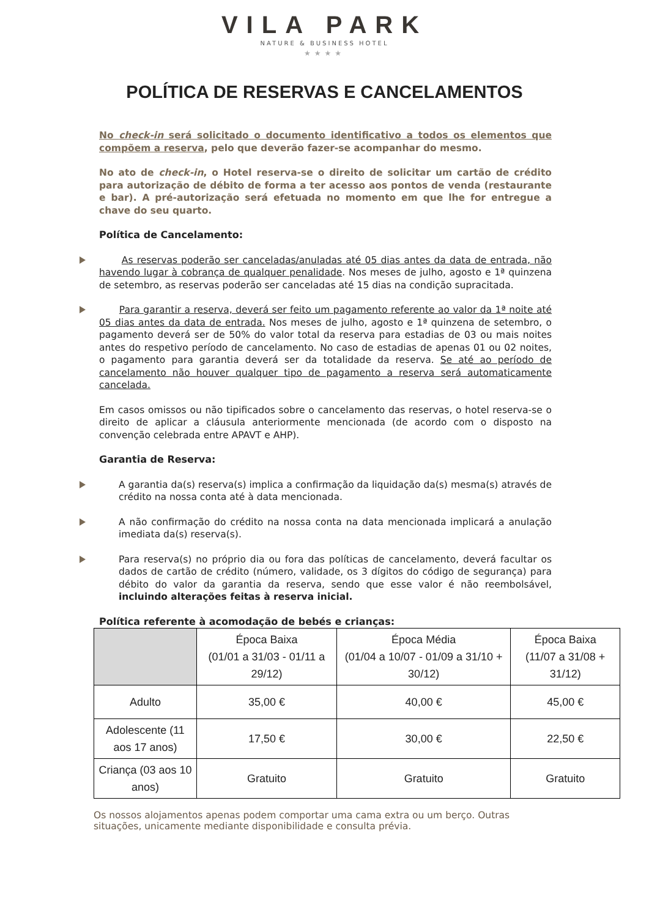VILA PARK
NATURE & BUSINESS HOTEL
★★★★
POLÍTICA DE RESERVAS E CANCELAMENTOS
No check-in será solicitado o documento identificativo a todos os elementos que compõem a reserva, pelo que deverão fazer-se acompanhar do mesmo.
No ato de check-in, o Hotel reserva-se o direito de solicitar um cartão de crédito para autorização de débito de forma a ter acesso aos pontos de venda (restaurante e bar). A pré-autorização será efetuada no momento em que lhe for entregue a chave do seu quarto.
Política de Cancelamento:
As reservas poderão ser canceladas/anuladas até 05 dias antes da data de entrada, não havendo lugar à cobrança de qualquer penalidade. Nos meses de julho, agosto e 1ª quinzena de setembro, as reservas poderão ser canceladas até 15 dias na condição supracitada.
Para garantir a reserva, deverá ser feito um pagamento referente ao valor da 1ª noite até 05 dias antes da data de entrada. Nos meses de julho, agosto e 1ª quinzena de setembro, o pagamento deverá ser de 50% do valor total da reserva para estadias de 03 ou mais noites antes do respetivo período de cancelamento. No caso de estadias de apenas 01 ou 02 noites, o pagamento para garantia deverá ser da totalidade da reserva. Se até ao período de cancelamento não houver qualquer tipo de pagamento a reserva será automaticamente cancelada.
Em casos omissos ou não tipificados sobre o cancelamento das reservas, o hotel reserva-se o direito de aplicar a cláusula anteriormente mencionada (de acordo com o disposto na convenção celebrada entre APAVT e AHP).
Garantia de Reserva:
A garantia da(s) reserva(s) implica a confirmação da liquidação da(s) mesma(s) através de crédito na nossa conta até à data mencionada.
A não confirmação do crédito na nossa conta na data mencionada implicará a anulação imediata da(s) reserva(s).
Para reserva(s) no próprio dia ou fora das políticas de cancelamento, deverá facultar os dados de cartão de crédito (número, validade, os 3 dígitos do código de segurança) para débito do valor da garantia da reserva, sendo que esse valor é não reembolsável, incluindo alterações feitas à reserva inicial.
Política referente à acomodação de bebés e crianças:
| | Época Baixa (01/01 a 31/03 - 01/11 a 29/12) | Época Média (01/04 a 10/07 - 01/09 a 31/10 + 30/12) | Época Baixa (11/07 a 31/08 + 31/12) |
| --- | --- | --- | --- |
| Adulto | 35,00 € | 40,00 € | 45,00 € |
| Adolescente (11 aos 17 anos) | 17,50 € | 30,00 € | 22,50 € |
| Criança (03 aos 10 anos) | Gratuito | Gratuito | Gratuito |
Os nossos alojamentos apenas podem comportar uma cama extra ou um berço. Outras situações, unicamente mediante disponibilidade e consulta prévia.